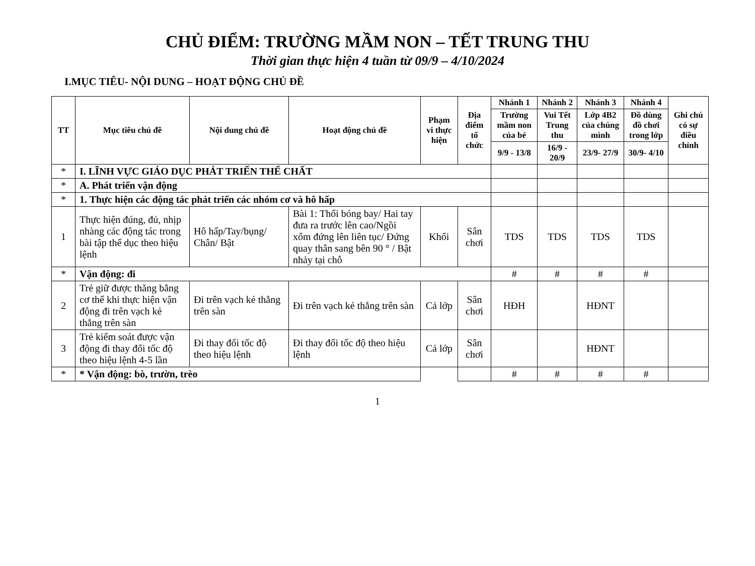CHỦ ĐIỂM: TRƯỜNG MẦM NON – TẾT TRUNG THU
Thời gian thực hiện 4 tuần từ 09/9 – 4/10/2024
I.MỤC TIÊU- NỘI DUNG – HOẠT ĐỘNG CHỦ ĐỀ
| TT | Mục tiêu chủ đề | Nội dung chủ đề | Hoạt động chủ đề | Phạm vi thực hiện | Địa điểm tổ chức | Nhánh 1 | Nhánh 2 | Nhánh 3 | Nhánh 4 | Ghi chú có sự điều chỉnh |
| --- | --- | --- | --- | --- | --- | --- | --- | --- | --- | --- |
| | | | | | | Trường mầm non của bé | Vui Tết Trung thu | Lớp 4B2 của chúng mình | Đồ dùng đồ chơi trong lớp | |
| | | | | | | 9/9 - 13/8 | 16/9 - 20/9 | 23/9- 27/9 | 30/9- 4/10 | |
| * | I. LĨNH VỰC GIÁO DỤC PHÁT TRIỂN THỂ CHẤT | | | | | | | | | |
| * | A. Phát triển vận động | | | | | | | | | |
| * | 1. Thực hiện các động tác phát triển các nhóm cơ và hô hấp | | | | | | | | | |
| 1 | Thực hiện đúng, đủ, nhịp nhàng các động tác trong bài tập thể dục theo hiệu lệnh | Hô hấp/Tay/bụng/ Chân/ Bật | Bài 1: Thổi bóng bay/ Hai tay đưa ra trước lên cao/Ngồi xổm đứng lên liên tục/ Đứng quay thân sang bên 90 ° / Bật nhảy tại chỗ | Khối | Sân chơi | TDS | TDS | TDS | TDS | |
| * | Vận động: đi | | | | | # | # | # | # | |
| 2 | Trẻ giữ được thăng bằng cơ thể khi thực hiện vận động đi trên vạch kẻ thẳng trên sàn | Đi trên vạch kẻ thẳng trên sàn | Đi trên vạch kẻ thẳng trên sàn | Cả lớp | Sân chơi | HĐH | | HĐNT | | |
| 3 | Trẻ kiểm soát được vận động đi thay đổi tốc độ theo hiệu lệnh 4-5 lần | Đi thay đổi tốc độ theo hiệu lệnh | Đi thay đổi tốc độ theo hiệu lệnh | Cả lớp | Sân chơi | | | HĐNT | | |
| * | * Vận động: bò, trườn, trèo | | | | | # | # | # | # | |
1